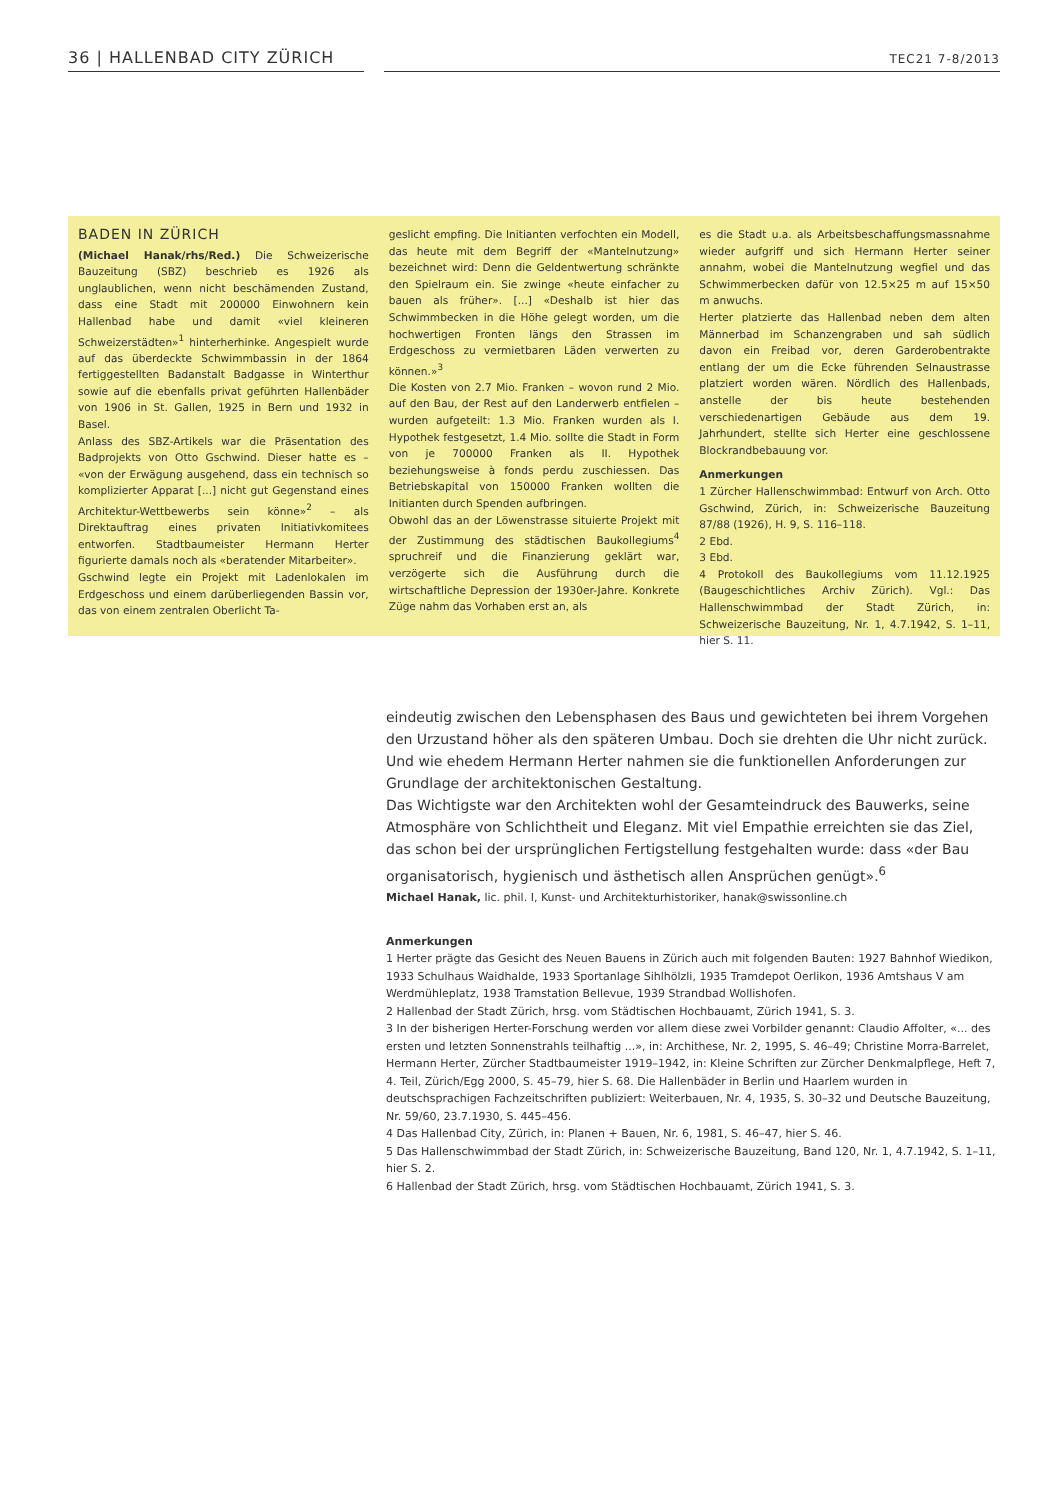36 | HALLENBAD CITY ZÜRICH
TEC21 7-8/2013
BADEN IN ZÜRICH
(Michael Hanak/rhs/Red.) Die Schweizerische Bauzeitung (SBZ) beschrieb es 1926 als unglaublichen, wenn nicht beschämenden Zustand, dass eine Stadt mit 200000 Einwohnern kein Hallenbad habe und damit «viel kleineren Schweizerstädten»<sup>1</sup> hinterherhinke. Angespielt wurde auf das überdeckte Schwimmbassin in der 1864 fertiggestellten Badanstalt Badgasse in Winterthur sowie auf die ebenfalls privat geführten Hallenbäder von 1906 in St. Gallen, 1925 in Bern und 1932 in Basel.
Anlass des SBZ-Artikels war die Präsentation des Badprojekts von Otto Gschwind. Dieser hatte es – «von der Erwägung ausgehend, dass ein technisch so komplizierter Apparat [...] nicht gut Gegenstand eines Architektur-Wettbewerbs sein könne»<sup>2</sup> – als Direktauftrag eines privaten Initiativkomitees entworfen. Stadtbaumeister Hermann Herter figurierte damals noch als «beratender Mitarbeiter».
Gschwind legte ein Projekt mit Ladenlokalen im Erdgeschoss und einem darüberliegenden Bassin vor, das von einem zentralen Oberlicht Ta-
geslicht empfing. Die Initianten verfochten ein Modell, das heute mit dem Begriff der «Mantelnutzung» bezeichnet wird: Denn die Geldentwertung schränkte den Spielraum ein. Sie zwinge «heute einfacher zu bauen als früher». [...] «Deshalb ist hier das Schwimmbecken in die Höhe gelegt worden, um die hochwertigen Fronten längs den Strassen im Erdgeschoss zu vermietbaren Läden verwerten zu können.»<sup>3</sup>
Die Kosten von 2.7 Mio. Franken – wovon rund 2 Mio. auf den Bau, der Rest auf den Landerwerb entfielen – wurden aufgeteilt: 1.3 Mio. Franken wurden als I. Hypothek festgesetzt, 1.4 Mio. sollte die Stadt in Form von je 700000 Franken als II. Hypothek beziehungsweise à fonds perdu zuschiessen. Das Betriebskapital von 150000 Franken wollten die Initianten durch Spenden aufbringen.
Obwohl das an der Löwenstrasse situierte Projekt mit der Zustimmung des städtischen Baukollegiums<sup>4</sup> spruchreif und die Finanzierung geklärt war, verzögerte sich die Ausführung durch die wirtschaftliche Depression der 1930er-Jahre. Konkrete Züge nahm das Vorhaben erst an, als
es die Stadt u.a. als Arbeitsbeschaffungsmassnahme wieder aufgriff und sich Hermann Herter seiner annahm, wobei die Mantelnutzung wegfiel und das Schwimmerbecken dafür von 12.5×25 m auf 15×50 m anwuchs.
Herter platzierte das Hallenbad neben dem alten Männerbad im Schanzengraben und sah südlich davon ein Freibad vor, deren Garderobentrakte entlang der um die Ecke führenden Selnaustrasse platziert worden wären. Nördlich des Hallenbads, anstelle der bis heute bestehenden verschiedenartigen Gebäude aus dem 19. Jahrhundert, stellte sich Herter eine geschlossene Blockrandbebauung vor.
Anmerkungen
1 Zürcher Hallenschwimmbad: Entwurf von Arch. Otto Gschwind, Zürich, in: Schweizerische Bauzeitung 87/88 (1926), H. 9, S. 116–118.
2 Ebd.
3 Ebd.
4 Protokoll des Baukollegiums vom 11.12.1925 (Baugeschichtliches Archiv Zürich). Vgl.: Das Hallenschwimmbad der Stadt Zürich, in: Schweizerische Bauzeitung, Nr. 1, 4.7.1942, S. 1–11, hier S. 11.
eindeutig zwischen den Lebensphasen des Baus und gewichteten bei ihrem Vorgehen den Urzustand höher als den späteren Umbau. Doch sie drehten die Uhr nicht zurück. Und wie ehedem Hermann Herter nahmen sie die funktionellen Anforderungen zur Grundlage der architektonischen Gestaltung.
Das Wichtigste war den Architekten wohl der Gesamteindruck des Bauwerks, seine Atmosphäre von Schlichtheit und Eleganz. Mit viel Empathie erreichten sie das Ziel, das schon bei der ursprünglichen Fertigstellung festgehalten wurde: dass «der Bau organisatorisch, hygienisch und ästhetisch allen Ansprüchen genügt».<sup>6</sup>
Michael Hanak, lic. phil. I, Kunst- und Architekturhistoriker, hanak@swissonline.ch
Anmerkungen
1 Herter prägte das Gesicht des Neuen Bauens in Zürich auch mit folgenden Bauten: 1927 Bahnhof Wiedikon, 1933 Schulhaus Waidhalde, 1933 Sportanlage Sihlhölzli, 1935 Tramdepot Oerlikon, 1936 Amtshaus V am Werdmühleplatz, 1938 Tramstation Bellevue, 1939 Strandbad Wollishofen.
2 Hallenbad der Stadt Zürich, hrsg. vom Städtischen Hochbauamt, Zürich 1941, S. 3.
3 In der bisherigen Herter-Forschung werden vor allem diese zwei Vorbilder genannt: Claudio Affolter, «... des ersten und letzten Sonnenstrahls teilhaftig ...», in: Archithese, Nr. 2, 1995, S. 46–49; Christine Morra-Barrelet, Hermann Herter, Zürcher Stadtbaumeister 1919–1942, in: Kleine Schriften zur Zürcher Denkmalpflege, Heft 7,
4. Teil, Zürich/Egg 2000, S. 45–79, hier S. 68. Die Hallenbäder in Berlin und Haarlem wurden in deutschsprachigen Fachzeitschriften publiziert: Weiterbauen, Nr. 4, 1935, S. 30–32 und Deutsche Bauzeitung, Nr. 59/60, 23.7.1930, S. 445–456.
4 Das Hallenbad City, Zürich, in: Planen + Bauen, Nr. 6, 1981, S. 46–47, hier S. 46.
5 Das Hallenschwimmbad der Stadt Zürich, in: Schweizerische Bauzeitung, Band 120, Nr. 1, 4.7.1942, S. 1–11, hier S. 2.
6 Hallenbad der Stadt Zürich, hrsg. vom Städtischen Hochbauamt, Zürich 1941, S. 3.